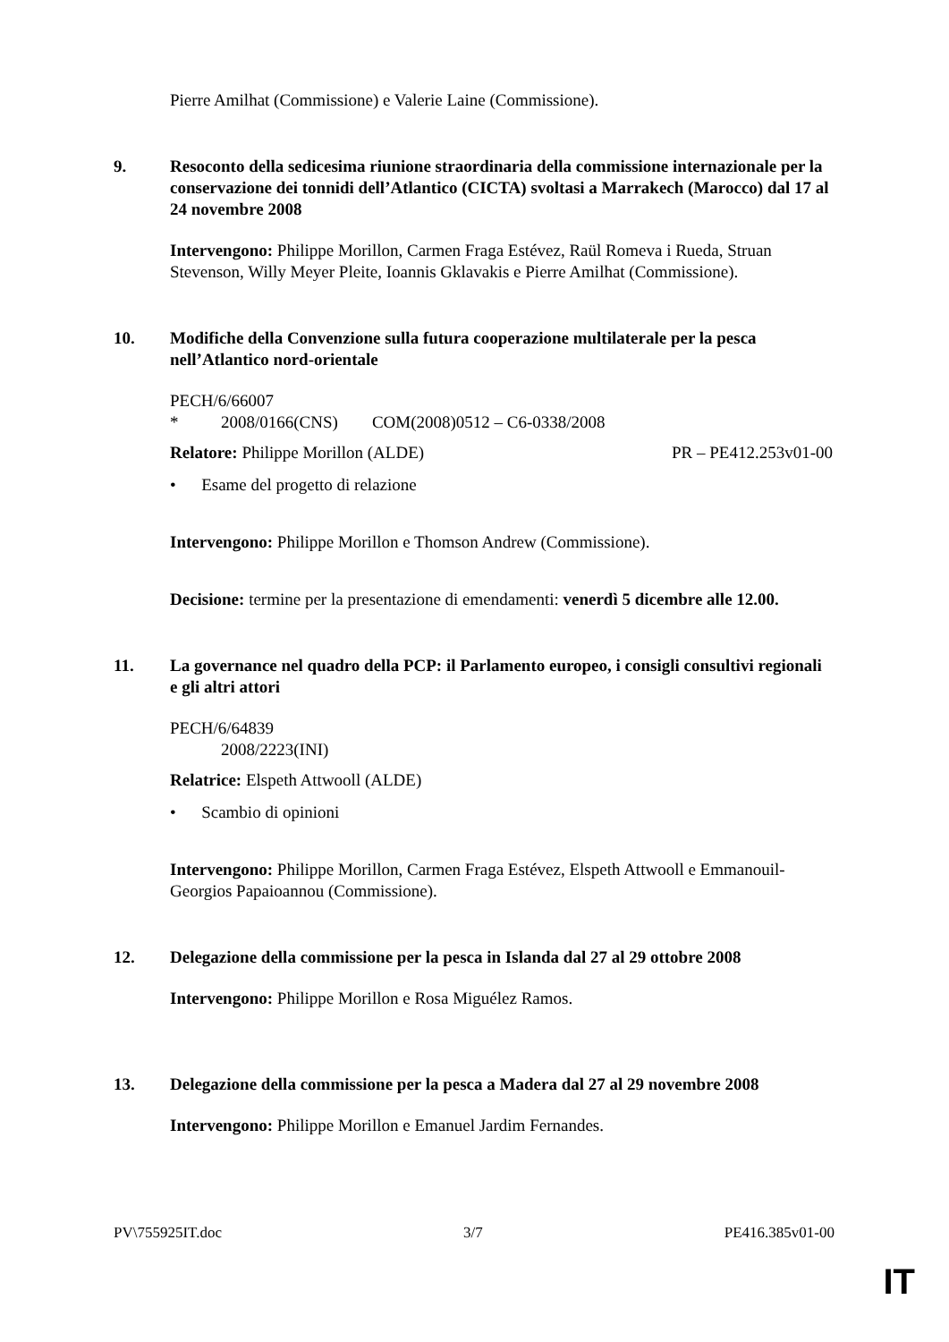Pierre Amilhat (Commissione) e Valerie Laine (Commissione).
9. Resoconto della sedicesima riunione straordinaria della commissione internazionale per la conservazione dei tonnidi dell’Atlantico (CICTA) svoltasi a Marrakech (Marocco) dal 17 al 24 novembre 2008
Intervengono: Philippe Morillon, Carmen Fraga Estévez, Raül Romeva i Rueda, Struan Stevenson, Willy Meyer Pleite, Ioannis Gklavakis e Pierre Amilhat (Commissione).
10. Modifiche della Convenzione sulla futura cooperazione multilaterale per la pesca nell’Atlantico nord-orientale
PECH/6/66007
* 2008/0166(CNS) COM(2008)0512 – C6-0338/2008
Relatore: Philippe Morillon (ALDE)
PR – PE412.253v01-00
• Esame del progetto di relazione
Intervengono: Philippe Morillon e Thomson Andrew (Commissione).
Decisione: termine per la presentazione di emendamenti: venerdì 5 dicembre alle 12.00.
11. La governance nel quadro della PCP: il Parlamento europeo, i consigli consultivi regionali e gli altri attori
PECH/6/64839
2008/2223(INI)
Relatrice: Elspeth Attwooll (ALDE)
• Scambio di opinioni
Intervengono: Philippe Morillon, Carmen Fraga Estévez, Elspeth Attwooll e Emmanouil-Georgios Papaioannou (Commissione).
12. Delegazione della commissione per la pesca in Islanda dal 27 al 29 ottobre 2008
Intervengono: Philippe Morillon e Rosa Miguélez Ramos.
13. Delegazione della commissione per la pesca a Madera dal 27 al 29 novembre 2008
Intervengono: Philippe Morillon e Emanuel Jardim Fernandes.
PV\755925IT.doc 3/7 PE416.385v01-00
IT